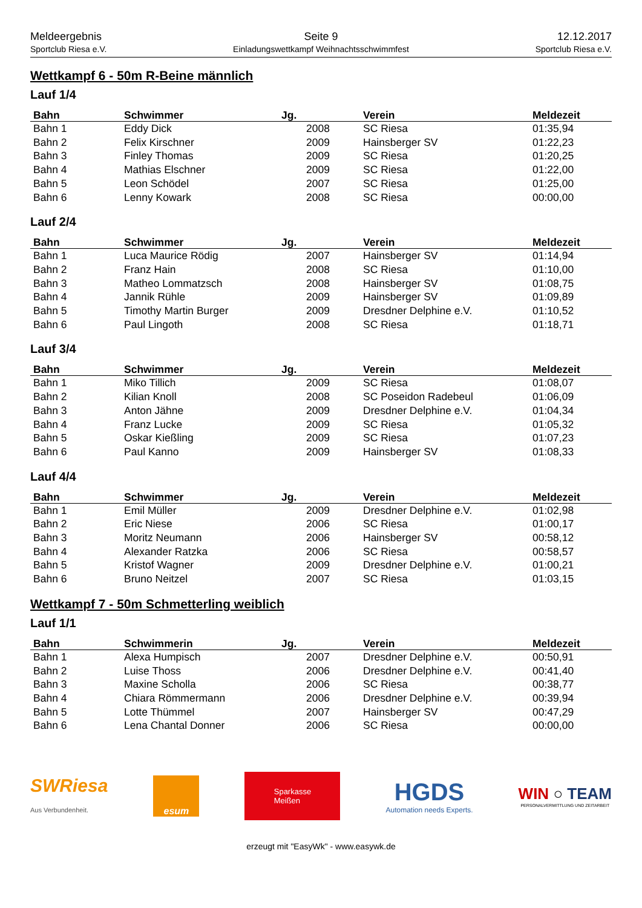Meldeergebnis
Sportclub Riesa e.V.
Seite 9
Einladungswettkampf Weihnachtsschwimmfest
12.12.2017
Sportclub Riesa e.V.
Wettkampf 6 - 50m R-Beine männlich
Lauf 1/4
| Bahn | Schwimmer | Jg. | Verein | Meldezeit |
| --- | --- | --- | --- | --- |
| Bahn 1 | Eddy Dick | 2008 | SC Riesa | 01:35,94 |
| Bahn 2 | Felix Kirschner | 2009 | Hainsberger SV | 01:22,23 |
| Bahn 3 | Finley Thomas | 2009 | SC Riesa | 01:20,25 |
| Bahn 4 | Mathias Elschner | 2009 | SC Riesa | 01:22,00 |
| Bahn 5 | Leon Schödel | 2007 | SC Riesa | 01:25,00 |
| Bahn 6 | Lenny Kowark | 2008 | SC Riesa | 00:00,00 |
Lauf 2/4
| Bahn | Schwimmer | Jg. | Verein | Meldezeit |
| --- | --- | --- | --- | --- |
| Bahn 1 | Luca Maurice Rödig | 2007 | Hainsberger SV | 01:14,94 |
| Bahn 2 | Franz Hain | 2008 | SC Riesa | 01:10,00 |
| Bahn 3 | Matheo Lommatzsch | 2008 | Hainsberger SV | 01:08,75 |
| Bahn 4 | Jannik Rühle | 2009 | Hainsberger SV | 01:09,89 |
| Bahn 5 | Timothy Martin Burger | 2009 | Dresdner Delphine e.V. | 01:10,52 |
| Bahn 6 | Paul Lingoth | 2008 | SC Riesa | 01:18,71 |
Lauf 3/4
| Bahn | Schwimmer | Jg. | Verein | Meldezeit |
| --- | --- | --- | --- | --- |
| Bahn 1 | Miko Tillich | 2009 | SC Riesa | 01:08,07 |
| Bahn 2 | Kilian Knoll | 2008 | SC Poseidon Radebeul | 01:06,09 |
| Bahn 3 | Anton Jähne | 2009 | Dresdner Delphine e.V. | 01:04,34 |
| Bahn 4 | Franz Lucke | 2009 | SC Riesa | 01:05,32 |
| Bahn 5 | Oskar Kießling | 2009 | SC Riesa | 01:07,23 |
| Bahn 6 | Paul Kanno | 2009 | Hainsberger SV | 01:08,33 |
Lauf 4/4
| Bahn | Schwimmer | Jg. | Verein | Meldezeit |
| --- | --- | --- | --- | --- |
| Bahn 1 | Emil Müller | 2009 | Dresdner Delphine e.V. | 01:02,98 |
| Bahn 2 | Eric Niese | 2006 | SC Riesa | 01:00,17 |
| Bahn 3 | Moritz Neumann | 2006 | Hainsberger SV | 00:58,12 |
| Bahn 4 | Alexander Ratzka | 2006 | SC Riesa | 00:58,57 |
| Bahn 5 | Kristof Wagner | 2009 | Dresdner Delphine e.V. | 01:00,21 |
| Bahn 6 | Bruno Neitzel | 2007 | SC Riesa | 01:03,15 |
Wettkampf 7 - 50m Schmetterling weiblich
Lauf 1/1
| Bahn | Schwimmerin | Jg. | Verein | Meldezeit |
| --- | --- | --- | --- | --- |
| Bahn 1 | Alexa Humpisch | 2007 | Dresdner Delphine e.V. | 00:50,91 |
| Bahn 2 | Luise Thoss | 2006 | Dresdner Delphine e.V. | 00:41,40 |
| Bahn 3 | Maxine Scholla | 2006 | SC Riesa | 00:38,77 |
| Bahn 4 | Chiara Römmermann | 2006 | Dresdner Delphine e.V. | 00:39,94 |
| Bahn 5 | Lotte Thümmel | 2007 | Hainsberger SV | 00:47,29 |
| Bahn 6 | Lena Chantal Donner | 2006 | SC Riesa | 00:00,00 |
SWRiesa
Aus Verbundenheit.
esum
Sparkasse
Meißen
HGDS
Automation needs Experts.
WIN ○ TEAM
PERSONALVERMITTLUNG UND ZEITARBEIT
erzeugt mit "EasyWk" - www.easywk.de